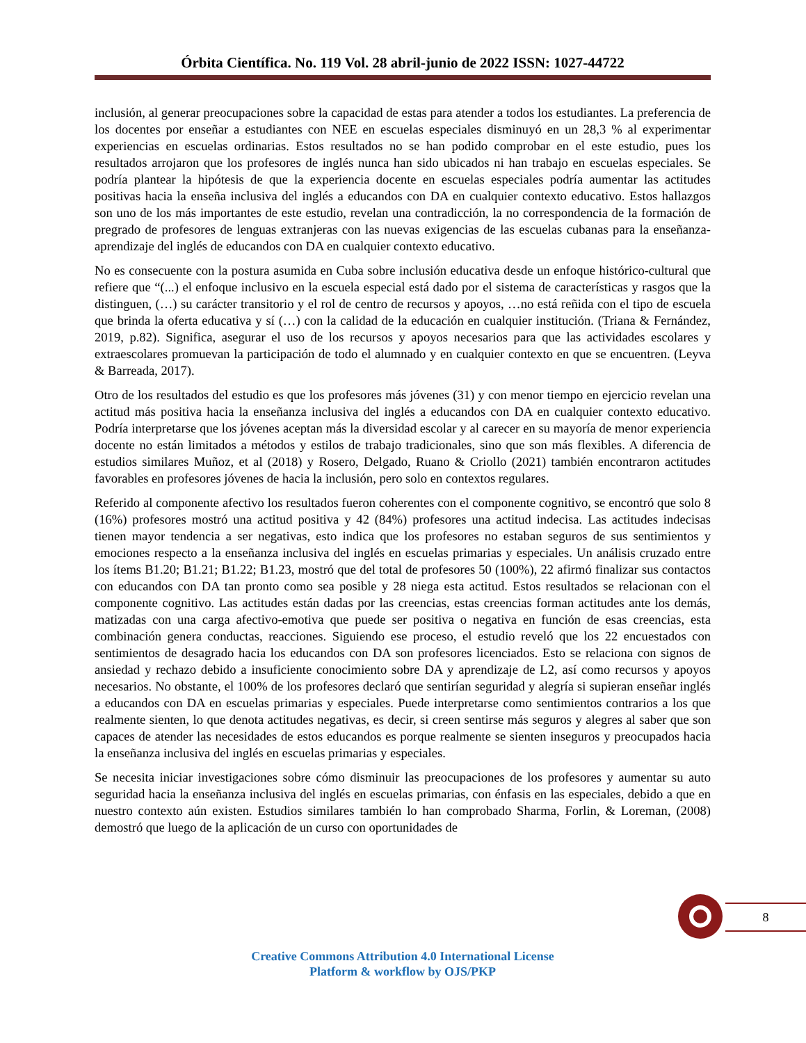Órbita Científica. No. 119 Vol. 28 abril-junio de 2022 ISSN: 1027-44722
inclusión, al generar preocupaciones sobre la capacidad de estas para atender a todos los estudiantes. La preferencia de los docentes por enseñar a estudiantes con NEE en escuelas especiales disminuyó en un 28,3 % al experimentar experiencias en escuelas ordinarias. Estos resultados no se han podido comprobar en el este estudio, pues los resultados arrojaron que los profesores de inglés nunca han sido ubicados ni han trabajo en escuelas especiales. Se podría plantear la hipótesis de que la experiencia docente en escuelas especiales podría aumentar las actitudes positivas hacia la enseña inclusiva del inglés a educandos con DA en cualquier contexto educativo. Estos hallazgos son uno de los más importantes de este estudio, revelan una contradicción, la no correspondencia de la formación de pregrado de profesores de lenguas extranjeras con las nuevas exigencias de las escuelas cubanas para la enseñanza-aprendizaje del inglés de educandos con DA en cualquier contexto educativo.
No es consecuente con la postura asumida en Cuba sobre inclusión educativa desde un enfoque histórico-cultural que refiere que “(...) el enfoque inclusivo en la escuela especial está dado por el sistema de características y rasgos que la distinguen, (…) su carácter transitorio y el rol de centro de recursos y apoyos, …no está reñida con el tipo de escuela que brinda la oferta educativa y sí (…) con la calidad de la educación en cualquier institución. (Triana & Fernández, 2019, p.82). Significa, asegurar el uso de los recursos y apoyos necesarios para que las actividades escolares y extraescolares promuevan la participación de todo el alumnado y en cualquier contexto en que se encuentren. (Leyva & Barreada, 2017).
Otro de los resultados del estudio es que los profesores más jóvenes (31) y con menor tiempo en ejercicio revelan una actitud más positiva hacia la enseñanza inclusiva del inglés a educandos con DA en cualquier contexto educativo. Podría interpretarse que los jóvenes aceptan más la diversidad escolar y al carecer en su mayoría de menor experiencia docente no están limitados a métodos y estilos de trabajo tradicionales, sino que son más flexibles. A diferencia de estudios similares Muñoz, et al (2018) y Rosero, Delgado, Ruano & Criollo (2021) también encontraron actitudes favorables en profesores jóvenes de hacia la inclusión, pero solo en contextos regulares.
Referido al componente afectivo los resultados fueron coherentes con el componente cognitivo, se encontró que solo 8 (16%) profesores mostró una actitud positiva y 42 (84%) profesores una actitud indecisa. Las actitudes indecisas tienen mayor tendencia a ser negativas, esto indica que los profesores no estaban seguros de sus sentimientos y emociones respecto a la enseñanza inclusiva del inglés en escuelas primarias y especiales. Un análisis cruzado entre los ítems B1.20; B1.21; B1.22; B1.23, mostró que del total de profesores 50 (100%), 22 afirmó finalizar sus contactos con educandos con DA tan pronto como sea posible y 28 niega esta actitud. Estos resultados se relacionan con el componente cognitivo. Las actitudes están dadas por las creencias, estas creencias forman actitudes ante los demás, matizadas con una carga afectivo-emotiva que puede ser positiva o negativa en función de esas creencias, esta combinación genera conductas, reacciones. Siguiendo ese proceso, el estudio reveló que los 22 encuestados con sentimientos de desagrado hacia los educandos con DA son profesores licenciados. Esto se relaciona con signos de ansiedad y rechazo debido a insuficiente conocimiento sobre DA y aprendizaje de L2, así como recursos y apoyos necesarios. No obstante, el 100% de los profesores declaró que sentirían seguridad y alegría si supieran enseñar inglés a educandos con DA en escuelas primarias y especiales. Puede interpretarse como sentimientos contrarios a los que realmente sienten, lo que denota actitudes negativas, es decir, si creen sentirse más seguros y alegres al saber que son capaces de atender las necesidades de estos educandos es porque realmente se sienten inseguros y preocupados hacia la enseñanza inclusiva del inglés en escuelas primarias y especiales.
Se necesita iniciar investigaciones sobre cómo disminuir las preocupaciones de los profesores y aumentar su auto seguridad hacia la enseñanza inclusiva del inglés en escuelas primarias, con énfasis en las especiales, debido a que en nuestro contexto aún existen. Estudios similares también lo han comprobado Sharma, Forlin, & Loreman, (2008) demostró que luego de la aplicación de un curso con oportunidades de
8
Creative Commons Attribution 4.0 International License
Platform & workflow by OJS/PKP